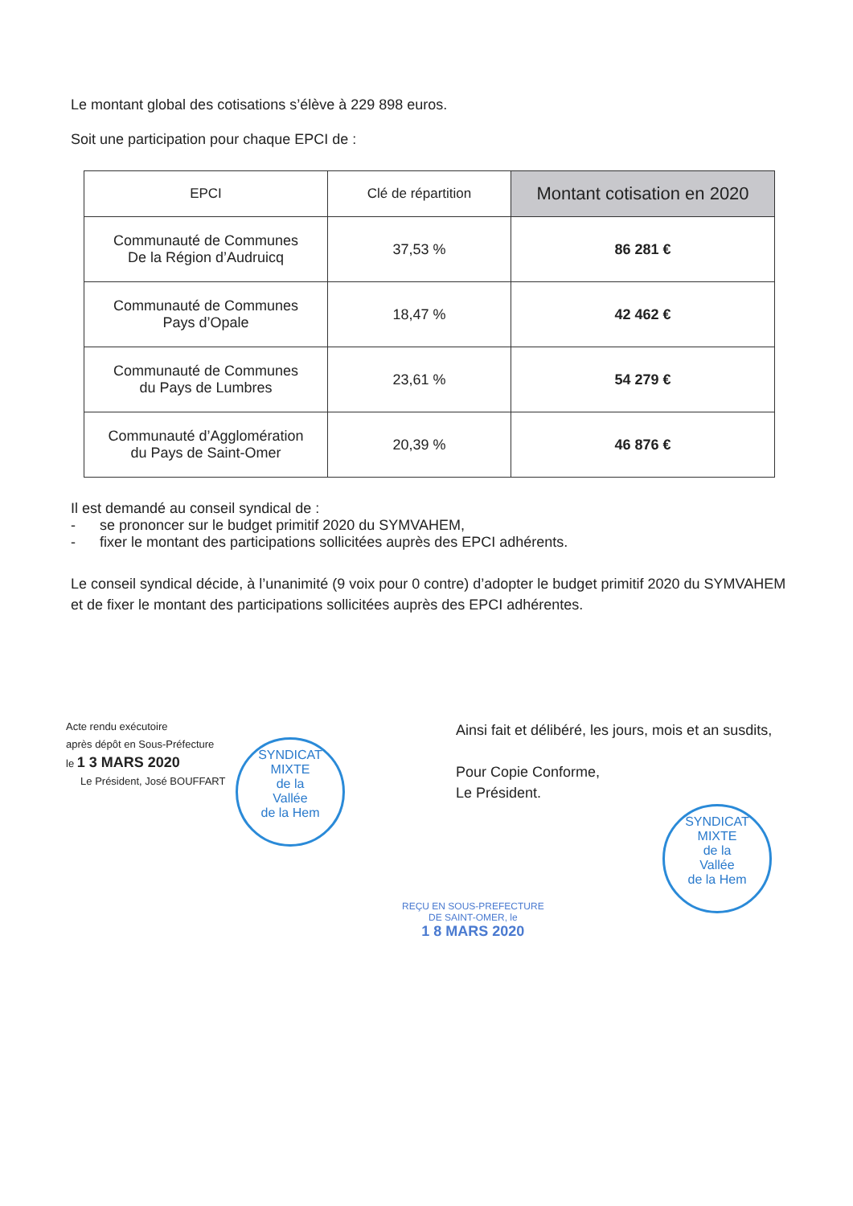Le montant global des cotisations s’élève à 229 898 euros.
Soit une participation pour chaque EPCI de :
| EPCI | Clé de répartition | Montant cotisation en 2020 |
| --- | --- | --- |
| Communauté de Communes De la Région d’Audruicq | 37,53 % | 86 281 € |
| Communauté de Communes Pays d’Opale | 18,47 % | 42 462 € |
| Communauté de Communes du Pays de Lumbres | 23,61 % | 54 279 € |
| Communauté d’Agglomération du Pays de Saint-Omer | 20,39 % | 46 876 € |
Il est demandé au conseil syndical de :
- se prononcer sur le budget primitif 2020 du SYMVAHEM,
- fixer le montant des participations sollicitées auprès des EPCI adhérents.
Le conseil syndical décide, à l’unanimité (9 voix pour 0 contre) d’adopter le budget primitif 2020 du SYMVAHEM et de fixer le montant des participations sollicitées auprès des EPCI adhérentes.
Acte rendu exécutoire
après dépôt en Sous-Préfecture
le 1 3 MARS 2020
Le Président, José BOUFFART
SYNDICAT MIXTE
de la
Vallée
de la Hem
Ainsi fait et délibéré, les jours, mois et an susdits,
Pour Copie Conforme,
Le Président.
SYNDICAT MIXTE
de la
Vallée
de la Hem
REÇU EN SOUS-PREFECTURE
DE SAINT-OMER, le
1 8 MARS 2020